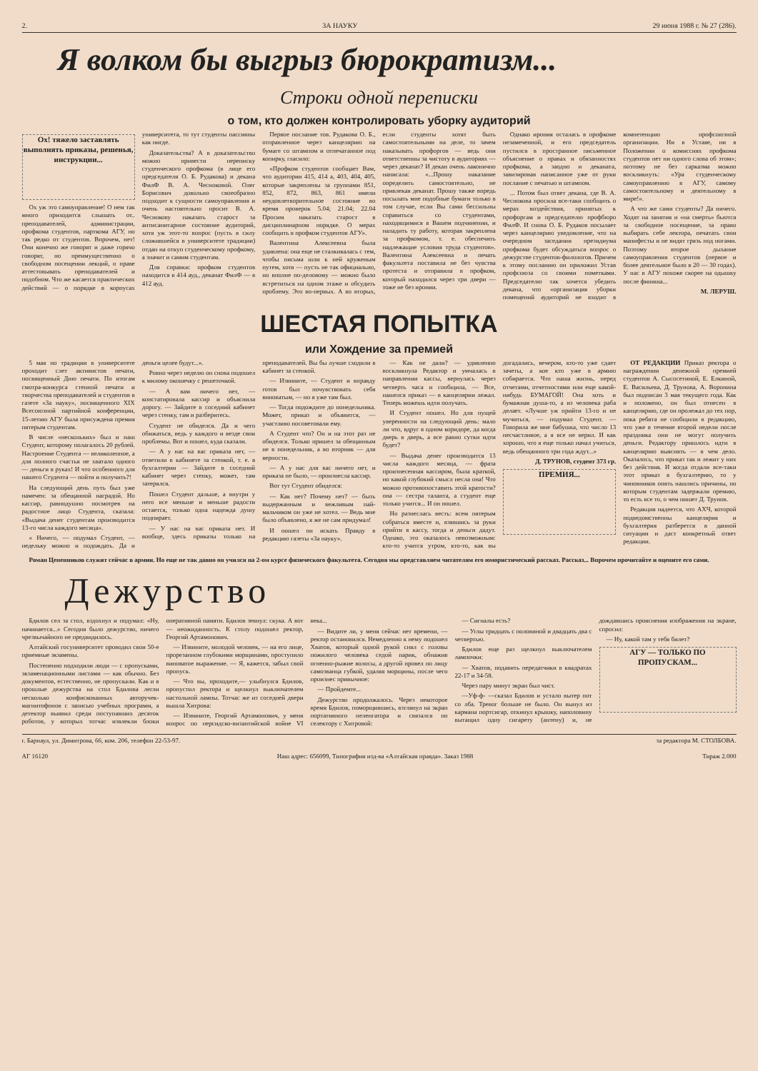2. ЗА НАУКУ 29 июня 1988 г. № 27 (286).
Я волком бы выгрыз бюрократизм...
Строки одной переписки
о том, кто должен контролировать уборку аудиторий
Ох! тяжело заставлять выполнять приказы, решенья, инструкции...
Ох уж это самоуправление! О нем так много приходится слышать от.. преподавателей, администрации, профкома студентов, парткома АГУ, но так редко от студентов. Впрочем, нет! Они конечно же говорят и даже горячо говорят, но преимущественно о свободном посещении лекций, о праве аттестовывать преподавателей и подобном. Что же касается практических действий — о порядке в корпусах университета, то тут студенты пассивны как нигде.
Доказательства? А в доказательство можно привести переписку студенческого профкома (в лице его председателя О. Б. Рудакова) и декана ФилФ В. А. Чесноковой. Олег Борисович довольно своеобразно подходит к сущности самоуправления и очень настоятельно просит В. А. Чеснокову наказать старост за антисанитарное состояние аудиторий, хотя уж этот-то вопрос (пусть в силу сложившейся в университете традиции) отдан на откуп студенческому профкому, а значит и самим студентам.
Для справки: профком студентов находится в 414 ауд., деканат ФилФ — в 412 ауд.
Первое послание тов. Рудакова О. Б., отправленное через канцелярию на бумаге со штампом и отпечатанное под копирку, гласило:
«Профком студентов сообщает Вам, что аудитории 415, 414 а, 403, 404, 405, которые закреплены за группами 851, 852, 872, 863, 861 имели неудовлетворительное состояние во время проверок 5.04; 21.04; 22.04 Просим наказать старост в дисциплинарном порядке. О мерах сообщить в профком студентов АГУ».
Валентина Алексеевна была удивлена: она еще не сталкивалась с тем, чтобы письма шли к ней круженым путем, хотя — пусть не так официально, но вполне по-деловому — можно было встретиться на одном этаже и обсудить проблему. Это во-первых. А во вторых, если студенты хотят быть самостоятельными на деле, то зачем наказывать профоргов — ведь они ответственны за чистоту в аудиториях — через деканат? И декан очень лаконично написала: «...Прошу наказание определить самостоятельно, не привлекая деканат. Прошу также впредь посылать мне подобные бумаги только в том случае, если Вы сами бессильны справиться со студентами, находящимися в Вашем подчинении, и наладить ту работу, которая закреплена за профкомом, т. е. обеспечить надлежащие условия труда студентов». Валентина Алексеевна и печать факультета поставила не без чувства протеста и отправила в профком, который находился через три двери — тоже не без иронии.
Однако ирония осталась в профкоме незамеченной, и его председатель пустился в пространное письменное объяснение о правах и обязанностях профкома, а заодно и деканата, завизировав написанное уже от руки послание с печатью и штампом.
... Потом был ответ декана, где В. А. Чеснокова просила все-таки сообщить о мерах воздействия, принятых к профоргам и председателю профбюро ФилФ. И снова О. Б. Рудаков посылает через канцелярию уведомление, что на очередном заседании президиума профкома будет обсуждаться вопрос о дежурстве студентов-филологов. Причем к этому посланию он приложил Устав профсоюза со своими пометками. Председателю так хочется убедить декана, что «организация уборки помещений аудиторий не входит в компетенцию профсоюзной организации. Ни в Уставе, ни в Положении о комиссиях профкома студентов нет ни одного слова об этом»; поэтому не без сарказма можно воскликнуть: «Ура студенческому самоуправлению в АГУ, самому самостоятельному и деятельному в мире!».
А что же сами студенты? Да ничего. Ходят на занятия и «на смерть» бьются за свободное посещение, за право выбирать себе лектора, печатать свои манифесты и не видят грязь под ногами. Поэтому второе дыхание самоуправления студентов (первое и более деятельное было в 20 — 30 годах). У нас в АГУ похоже скорее на одышку после финиша...
М. ЛЕРУШ.
ШЕСТАЯ ПОПЫТКА
или Хождение за премией
5 мая по традиции в университете проходит слет активистов печати, посвященный Дню печати. По итогам смотра-конкурса стенной печати и творчества преподавателей и студентов в газете «За науку», посвященного XIX Всесоюзной партийной конференции, 15-летию АГУ была присуждена премия пятерым студентам.
В числе «нескольких» был и наш Студент, которому полагалось 20 рублей. Настроение Студента — великолепное, а для полного счастья не хватало одного — деньги в руках! И что особенного для нашего Студента — пойти и получить?!
На следующий день путь был уже намечен: за обещанной наградой. Но кассир, равнодушно посмотрев на радостное лицо Студента, сказала: «Выдача денег студентам производится 13-го числа каждого месяца».
« Ничего, — подумал Студент, — недельку можно и подождать. Да и деньги целее будут...».
Ровно через неделю он снова подошел к милому окошечку с решеточкой.
— А вам ничего нет, — констатировала кассир и объяснила дорогу. — Зайдите в соседний кабинет через стенку, там и разберитесь.
Студент не обиделся. Да и чего обижаться, ведь у каждого и везде свои проблемы. Вот и пошел, куда сказали.
— А у нас на вас приказа нет, — ответили в кабинете за стенкой, т. е. в бухгалтерии — Зайдите в соседний кабинет через стенку, может, там затерялся.
Пошел Студент дальше, а внутри у него все меньше и меньше радости остается, только одна надежда душу подпирает.
— У нас на вас приказа нет. И вообще, здесь приказы только на преподавателей. Вы бы лучше сходили в кабинет за стенкой.
— Извините, — Студент и вправду готов был почувствовать себя виноватым, — но я уже там был.
— Тогда подождите до понедельника. Может, приказ и объявится, — участливо посоветовали ему.
А Студент что? Он и на этот раз не обиделся. Только пришел за обещанным не в понедельник, а во вторник — для верности.
— А у нас для вас ничего нет, и приказа не было, — произнесла кассир.
Вот тут Студент обиделся:
— Как нет? Почему нет? — быть выдержанным и вежливым пай-мальчиком он уже не хотел. — Ведь мне было объявлено, я же не сам придумал!
И пошел он искать Правду в редакцию газеты «За науку».
— Как не дали? — удивленно воскликнула Редактор и умчалась в направлении кассы, вернулась через четверть часа и сообщила, — Все, нашелся приказ — в канцелярии лежал. Теперь можешь идти получать.
И Студент пошел. Но для пущей уверенности на следующий день: мало ли что, вдруг в одном коридоре, да когда дверь в дверь, а все равно сутки идти будет?
— Выдача денег производится 13 числа каждого месяца, — фраза произнесенная кассиром, была краткой, но какой глубокий смысл несла она! Что можно противопоставить этой кратости? она — сестра таланта, а студент еще только учится... И он пошел.
Но разнеслась весть: всем пятерым собраться вместе и, взявшись за руки прийти в кассу, тогда и деньги дадут. Однако, это оказалось невозможным: кто-то учится утром, кто-то, как вы догадались, вечером, кто-то уже сдает зачеты, а кое кто уже в армию собирается. Что наша жизнь, перед отчетами, отчетностями или еще какой-нибудь БУМАГОЙ! Она хоть и бумажная душа-то, а из человека раба делает. «Лучше уж прийти 13-го и не мучиться, — подумал Студент. — Говорила же мне бабушка, что число 13 несчастливое, а я все не верил. И как хорошо, что я еще только начал учиться, ведь обещанного три года ждут...»
Д. ТРУНОВ, студент 373 гр.
ПРЕМИЯ...
ОТ РЕДАКЦИИ Приказ ректора о награждении денежной премией студентов А. Сысосетиной, Е. Елкиной, Е. Васильева, Д. Трунова, А. Воронина был подписан 3 мая текущего года. Как и положено, он был отнесен в канцелярию, где он пролежал до тех пор, пока ребята не сообщили в редакцию, что уже в течение второй недели после праздника они не могут получить деньги. Редактору пришлось идти в канцелярию выяснять — в чем дело. Оказалось, что приказ так и лежит у них без действия. И когда отдали все-таки этот приказ в бухгалтерию, то у чиновников опять нашлись причины, по которым студентам задержали премию, то есть все то, о чем пишет Д. Трунов.
Редакция надеется, что АХЧ, которой подведомственны канцелярия и бухгалтерия разберется в данной ситуации и даст конкретный ответ редакции.
Роман Цепенников служит сейчас в армии. Но еще не так давно он учился на 2-ом курсе физического факультета. Сегодня мы представляем читателям его юмористический рассказ. Рассказ... Впрочем прочитайте и оцените его сами.
Дежурство
Бдилов сел за стол, вздохнул и подумал: «Ну, начинается...» Сегодня было дежурство, ничего чрезвычайного не предвидилось.
Алтайский госуниверситет проводил свои 50-е приемные экзамены.
Постепенно подходили люди — с пропусками, экзаменационными листами — как обычно. Без документов, естественно, не пропускали. Как и в прошлые дежурства на стол Бдилова легли несколько конфискованных авторучек-магнитофонов с записью учебных программ, а детектор выявил среди поступавших десяток роботов, у которых тотчас извлекли блоки оперативной памяти. Бдилов зевнул: скука. А вот — неожиданность. К столу подошел ректор, Георгий Артамонович.
— Извините, молодой человек, — на его лице, прорезанном глубокими морщинами, проступило виноватое выражение. — Я, кажется, забыл свой пропуск.
— Что вы, проходите,— улыбнулся Бдилов, пропустил ректора и щелкнул выключателем настольной лампы. Тотчас же из соседней двери вышла Хитрова:
— Извините, Георгий Артамонович, у меня вопрос по персидско-византийской войне VI века...
— Видите ли, у меня сейчас нет времени, — ректор остановился. Немедленно к нему подошел Хватов, который одной рукой снял с головы пожилого человека седой парик, обнажив огненно-рыжие волосы, а другой провел по лицу самозванца губкой, удаляя морщины, после чего произнес привычное:
— Пройдемте...
Дежурство продолжалось. Через некоторое время Бдилов, поморщившись, взглянул на экран портативного пеленгатора и связался по селектору с Хитровой:
— Сигналы есть?
— Углы тридцать с половиной и двадцать два с четвертью.
Бдилов еще раз щелкнул выключателем лампочки:
— Хватов, подавить передатчики в квадратах 22-17 и 34-58.
Через пару минут экран был чист.
—Уф-ф- —сказал Бдилов и устало вытер пот со лба. Тревог больше не было. Он вынул из кармана портсигар, откинул крышку, наполовину вытащил одну сигарету (антену) и, не дождавшись прояснения изображения на экране, спросил:
— Ну, какой там у тебя билет?
АГУ — ТОЛЬКО ПО ПРОПУСКАМ...
г. Барнаул, ул. Димитрова, 66, ком. 206, телефон 22-53-97. за редактора М. СТОЛБОВА.
АГ 16120 Наш адрес: 656099, Типография изд-ва «Алтайская правда». Заказ 1988 Тираж 2.000